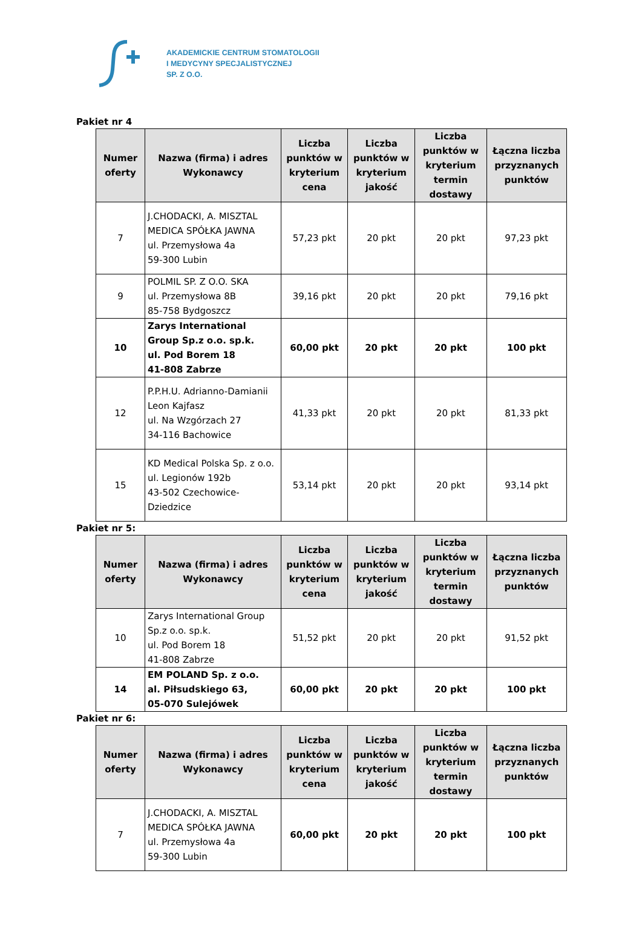AKADEMICKIE CENTRUM STOMATOLOGII
I MEDYCYNY SPECJALISTYCZNEJ
SP. Z O.O.
Pakiet nr 4
| Numer oferty | Nazwa (firma) i adres Wykonawcy | Liczba punktów w kryterium cena | Liczba punktów w kryterium jakość | Liczba punktów w kryterium termin dostawy | Łączna liczba przyznanych punktów |
| --- | --- | --- | --- | --- | --- |
| 7 | J.CHODACKI, A. MISZTAL MEDICA SPÓŁKA JAWNA ul. Przemysłowa 4a 59-300 Lubin | 57,23 pkt | 20 pkt | 20 pkt | 97,23 pkt |
| 9 | POLMIL SP. Z O.O. SKA ul. Przemysłowa 8B 85-758 Bydgoszcz | 39,16 pkt | 20 pkt | 20 pkt | 79,16 pkt |
| 10 | Zarys International Group Sp.z o.o. sp.k. ul. Pod Borem 18 41-808 Zabrze | 60,00 pkt | 20 pkt | 20 pkt | 100 pkt |
| 12 | P.P.H.U. Adrianno-Damianii Leon Kajfasz ul. Na Wzgórzach 27 34-116 Bachowice | 41,33 pkt | 20 pkt | 20 pkt | 81,33 pkt |
| 15 | KD Medical Polska Sp. z o.o. ul. Legionów 192b 43-502 Czechowice-Dziedzice | 53,14 pkt | 20 pkt | 20 pkt | 93,14 pkt |
Pakiet nr 5:
| Numer oferty | Nazwa (firma) i adres Wykonawcy | Liczba punktów w kryterium cena | Liczba punktów w kryterium jakość | Liczba punktów w kryterium termin dostawy | Łączna liczba przyznanych punktów |
| --- | --- | --- | --- | --- | --- |
| 10 | Zarys International Group Sp.z o.o. sp.k. ul. Pod Borem 18 41-808 Zabrze | 51,52 pkt | 20 pkt | 20 pkt | 91,52 pkt |
| 14 | EM POLAND Sp. z o.o. al. Piłsudskiego 63, 05-070 Sulejówek | 60,00 pkt | 20 pkt | 20 pkt | 100 pkt |
Pakiet nr 6:
| Numer oferty | Nazwa (firma) i adres Wykonawcy | Liczba punktów w kryterium cena | Liczba punktów w kryterium jakość | Liczba punktów w kryterium termin dostawy | Łączna liczba przyznanych punktów |
| --- | --- | --- | --- | --- | --- |
| 7 | J.CHODACKI, A. MISZTAL MEDICA SPÓŁKA JAWNA ul. Przemysłowa 4a 59-300 Lubin | 60,00 pkt | 20 pkt | 20 pkt | 100 pkt |